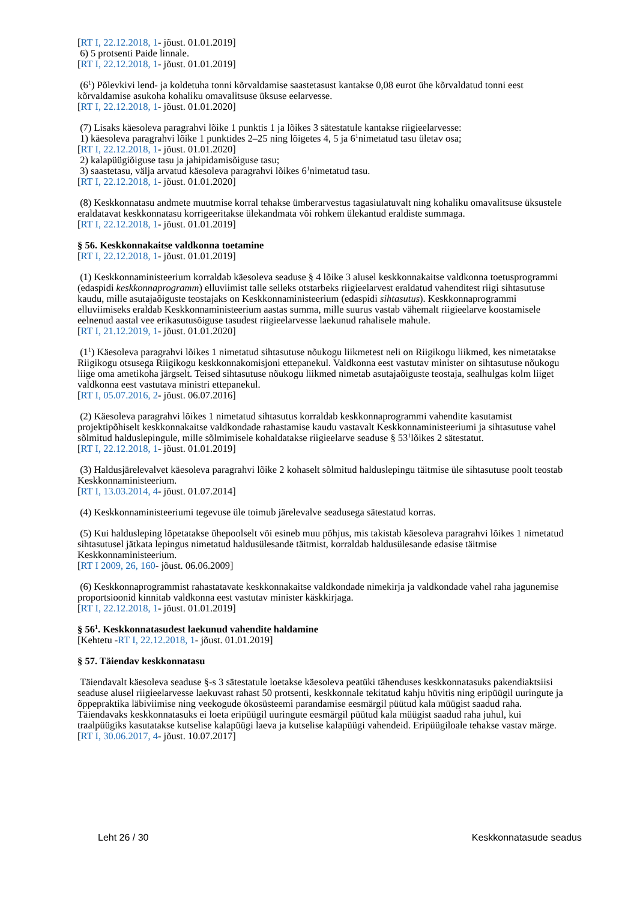[RT I, 22.12.2018, 1- jõust. 01.01.2019]
6) 5 protsenti Paide linnale.
[RT I, 22.12.2018, 1- jõust. 01.01.2019]
(6<sup>1</sup>) Põlevkivi lend- ja koldetuha tonni kõrvaldamise saastetasust kantakse 0,08 eurot ühe kõrvaldatud tonni eest kõrvaldamise asukoha kohaliku omavalitsuse üksuse eelarvesse.
[RT I, 22.12.2018, 1- jõust. 01.01.2020]
(7) Lisaks käesoleva paragrahvi lõike 1 punktis 1 ja lõikes 3 sätestatule kantakse riigieelarvesse:
1) käesoleva paragrahvi lõike 1 punktides 2–25 ning lõigetes 4, 5 ja 6<sup>1</sup>nimetatud tasu ületav osa;
[RT I, 22.12.2018, 1- jõust. 01.01.2020]
2) kalapüügiõiguse tasu ja jahipidamisõiguse tasu;
3) saastetasu, välja arvatud käesoleva paragrahvi lõikes 6<sup>1</sup>nimetatud tasu.
[RT I, 22.12.2018, 1- jõust. 01.01.2020]
(8) Keskkonnatasu andmete muutmise korral tehakse ümberarvestus tagasiulatuvalt ning kohaliku omavalitsuse üksustele eraldatavat keskkonnatasu korrigeeritakse ülekandmata või rohkem ülekantud eraldiste summaga.
[RT I, 22.12.2018, 1- jõust. 01.01.2019]
§ 56. Keskkonnakaitse valdkonna toetamine
[RT I, 22.12.2018, 1- jõust. 01.01.2019]
(1) Keskkonnaministeerium korraldab käesoleva seaduse § 4 lõike 3 alusel keskkonnakaitse valdkonna toetusprogrammi (edaspidi keskkonnaprogramm) elluviimist talle selleks otstarbeks riigieelarvest eraldatud vahenditest riigi sihtasutuse kaudu, mille asutajaõiguste teostajaks on Keskkonnaministeerium (edaspidi sihtasutus). Keskkonnaprogrammi elluviimiseks eraldab Keskkonnaministeerium aastas summa, mille suurus vastab vähemalt riigieelarve koostamisele eelnenud aastal vee erikasutusõiguse tasudest riigieelarvesse laekunud rahalisele mahule.
[RT I, 21.12.2019, 1- jõust. 01.01.2020]
(1<sup>1</sup>) Käesoleva paragrahvi lõikes 1 nimetatud sihtasutuse nõukogu liikmetest neli on Riigikogu liikmed, kes nimetatakse Riigikogu otsusega Riigikogu keskkonnakomisjoni ettepanekul. Valdkonna eest vastutav minister on sihtasutuse nõukogu liige oma ametikoha järgselt. Teised sihtasutuse nõukogu liikmed nimetab asutajaõiguste teostaja, sealhulgas kolm liiget valdkonna eest vastutava ministri ettepanekul.
[RT I, 05.07.2016, 2- jõust. 06.07.2016]
(2) Käesoleva paragrahvi lõikes 1 nimetatud sihtasutus korraldab keskkonnaprogrammi vahendite kasutamist projektipõhiselt keskkonnakaitse valdkondade rahastamise kaudu vastavalt Keskkonnaministeeriumi ja sihtasutuse vahel sõlmitud halduslepingule, mille sõlmimisele kohaldatakse riigieelarve seaduse § 53<sup>1</sup>lõikes 2 sätestatut.
[RT I, 22.12.2018, 1- jõust. 01.01.2019]
(3) Haldusjärelevalvet käesoleva paragrahvi lõike 2 kohaselt sõlmitud halduslepingu täitmise üle sihtasutuse poolt teostab Keskkonnaministeerium.
[RT I, 13.03.2014, 4- jõust. 01.07.2014]
(4) Keskkonnaministeeriumi tegevuse üle toimub järelevalve seadusega sätestatud korras.
(5) Kui haldusleping lõpetatakse ühepoolselt või esineb muu põhjus, mis takistab käesoleva paragrahvi lõikes 1 nimetatud sihtasutusel jätkata lepingus nimetatud haldusülesande täitmist, korraldab haldusülesande edasise täitmise Keskkonnaministeerium.
[RT I 2009, 26, 160- jõust. 06.06.2009]
(6) Keskkonnaprogrammist rahastatavate keskkonnakaitse valdkondade nimekirja ja valdkondade vahel raha jagunemise proportsioonid kinnitab valdkonna eest vastutav minister käskkirjaga.
[RT I, 22.12.2018, 1- jõust. 01.01.2019]
§ 56<sup>1</sup>. Keskkonnatasudest laekunud vahendite haldamine
[Kehtetu -RT I, 22.12.2018, 1- jõust. 01.01.2019]
§ 57. Täiendav keskkonnatasu
Täiendavalt käesoleva seaduse §-s 3 sätestatule loetakse käesoleva peatüki tähenduses keskkonnatasuks pakendiaktsiisi seaduse alusel riigieelarvesse laekuvast rahast 50 protsenti, keskkonnale tekitatud kahju hüvitis ning eripüügil uuringute ja õppepraktika läbiviimise ning veekogude ökosüsteemi parandamise eesmärgil püütud kala müügist saadud raha. Täiendavaks keskkonnatasuks ei loeta eripüügil uuringute eesmärgil püütud kala müügist saadud raha juhul, kui traalpüügiks kasutatakse kutselise kalapüügi laeva ja kutselise kalapüügi vahendeid. Eripüügiloale tehakse vastav märge.
[RT I, 30.06.2017, 4- jõust. 10.07.2017]
Leht 26 / 30 Keskkonnatasude seadus